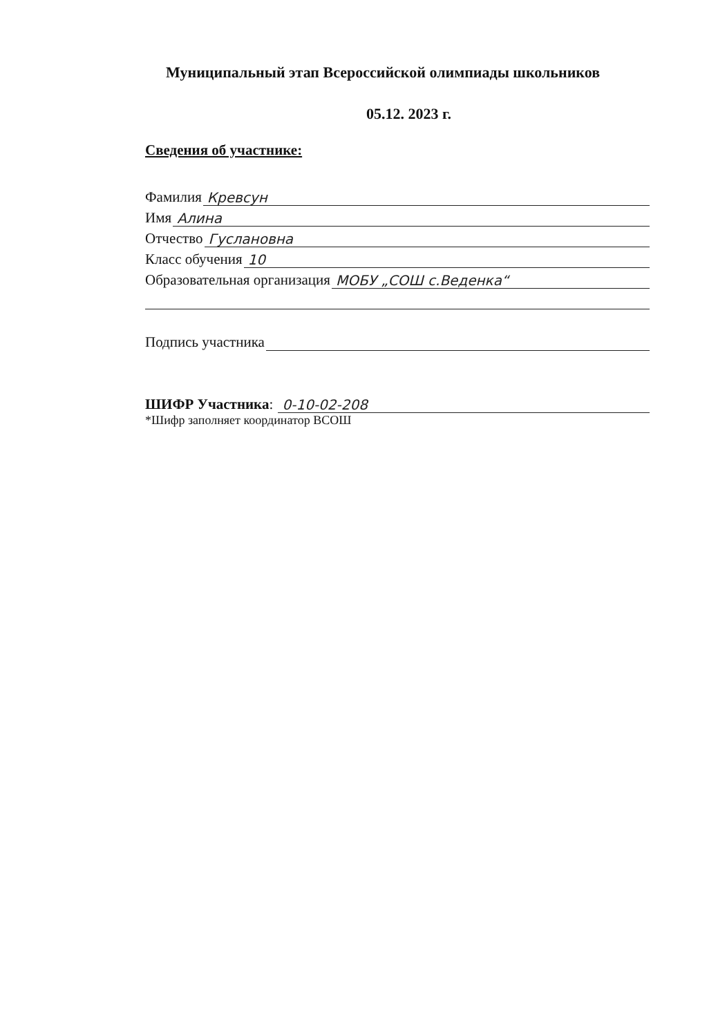Муниципальный этап Всероссийской олимпиады школьников
05.12. 2023 г.
Сведения об участнике:
Фамилия Кревсун
Имя Алина
Отчество Гуслановна
Класс обучения 10
Образовательная организация МОБУ „СОШ с.Веденка“
Подпись участника
ШИФР Участника: 0-10-02-208
*Шифр заполняет координатор ВСОШ